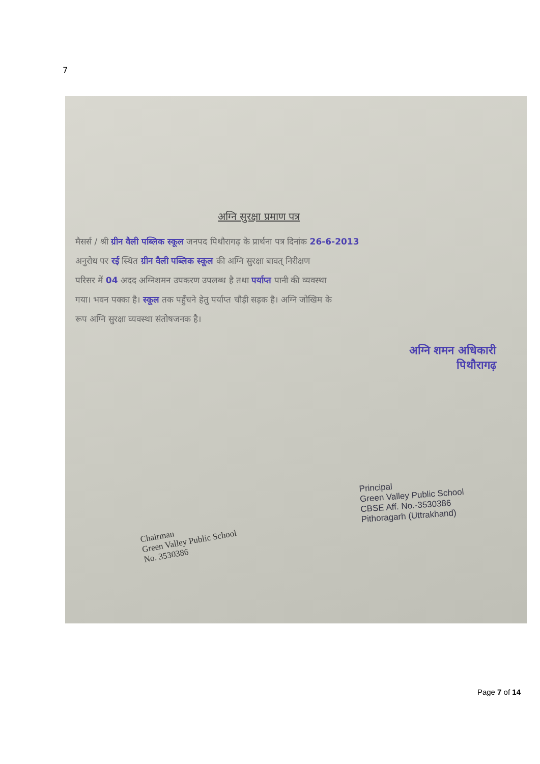7
अग्नि सुरक्षा प्रमाण पत्र
मैसर्स / श्री ग्रीन वैली पब्लिक स्कूल जनपद पिथौरागढ़ के प्रार्थना पत्र दिनांक 26-6-2013
अनुरोध पर रई स्थित ग्रीन वैली पब्लिक स्कूल की अग्नि सुरक्षा बावत् निरीक्षण
परिसर में 04 अदद अग्निशमन उपकरण उपलब्ध है तथा पर्याप्त पानी की व्यवस्था
गया। भवन पक्का है। स्कूल तक पहुँचने हेतु पर्याप्त चौड़ी सड़क है। अग्नि जोखिम के
रूप अग्नि सुरक्षा व्यवस्था संतोषजनक है।
अग्नि शमन अधिकारी
पिथौरागढ़
Chairman
Green Valley Public School
No. 3530386
Principal
Green Valley Public School
CBSE Aff. No.-3530386
Pithoragarh (Uttrakhand)
Page 7 of 14